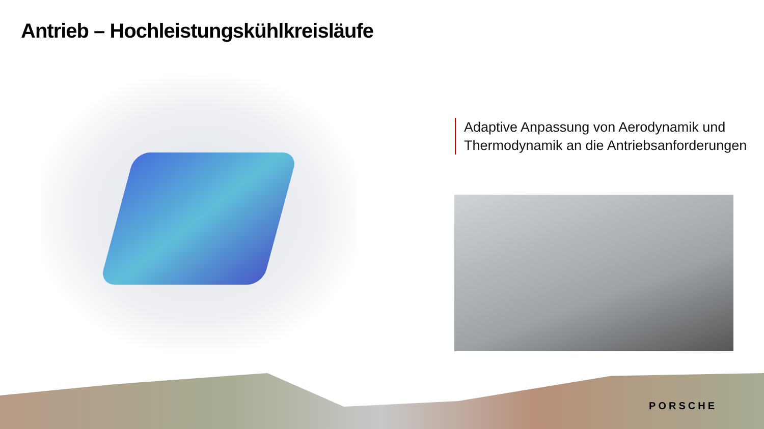Antrieb – Hochleistungskühlkreisläufe
Adaptive Anpassung von Aerodynamik und
Thermodynamik an die Antriebsanforderungen
PORSCHE